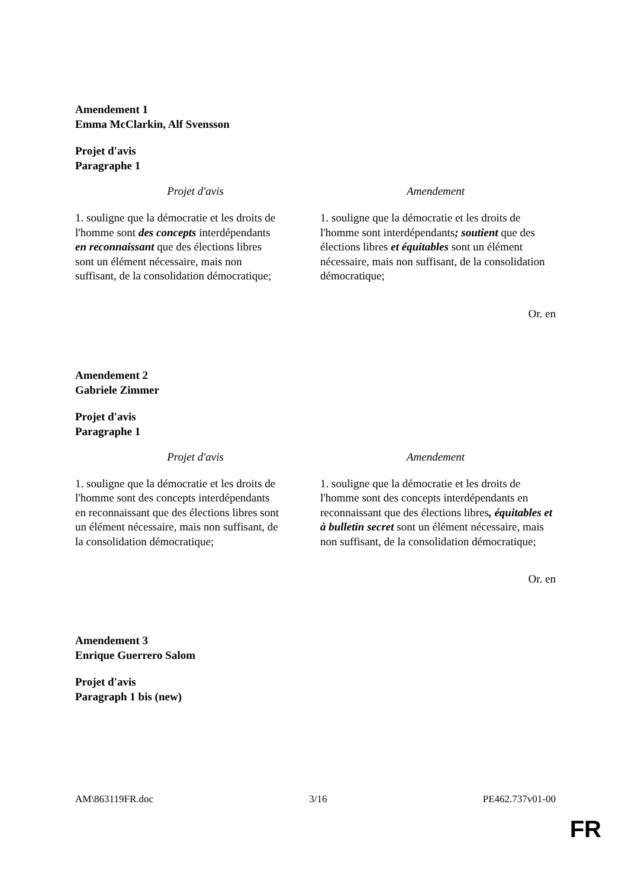Amendement 1
Emma McClarkin, Alf Svensson
Projet d'avis
Paragraphe 1
| Projet d'avis | Amendement |
| --- | --- |
| 1. souligne que la démocratie et les droits de l'homme sont des concepts interdépendants en reconnaissant que des élections libres sont un élément nécessaire, mais non suffisant, de la consolidation démocratique; | 1. souligne que la démocratie et les droits de l'homme sont interdépendants ; soutient que des élections libres et équitables sont un élément nécessaire, mais non suffisant, de la consolidation démocratique; |
Or. en
Amendement 2
Gabriele Zimmer
Projet d'avis
Paragraphe 1
| Projet d'avis | Amendement |
| --- | --- |
| 1. souligne que la démocratie et les droits de l'homme sont des concepts interdépendants en reconnaissant que des élections libres sont un élément nécessaire, mais non suffisant, de la consolidation démocratique; | 1. souligne que la démocratie et les droits de l'homme sont des concepts interdépendants en reconnaissant que des élections libres , équitables et à bulletin secret sont un élément nécessaire, mais non suffisant, de la consolidation démocratique; |
Or. en
Amendement 3
Enrique Guerrero Salom
Projet d'avis
Paragraph 1 bis (new)
AM\863119FR.doc 3/16 PE462.737v01-00
FR